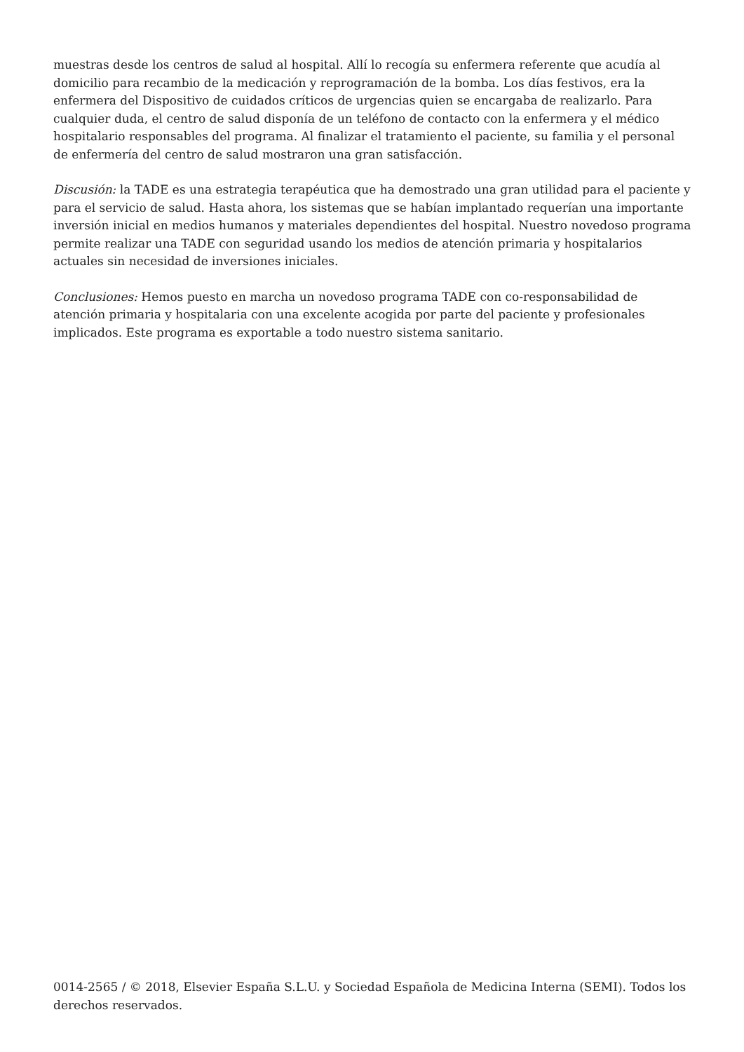muestras desde los centros de salud al hospital. Allí lo recogía su enfermera referente que acudía al domicilio para recambio de la medicación y reprogramación de la bomba. Los días festivos, era la enfermera del Dispositivo de cuidados críticos de urgencias quien se encargaba de realizarlo. Para cualquier duda, el centro de salud disponía de un teléfono de contacto con la enfermera y el médico hospitalario responsables del programa. Al finalizar el tratamiento el paciente, su familia y el personal de enfermería del centro de salud mostraron una gran satisfacción.
Discusión: la TADE es una estrategia terapéutica que ha demostrado una gran utilidad para el paciente y para el servicio de salud. Hasta ahora, los sistemas que se habían implantado requerían una importante inversión inicial en medios humanos y materiales dependientes del hospital. Nuestro novedoso programa permite realizar una TADE con seguridad usando los medios de atención primaria y hospitalarios actuales sin necesidad de inversiones iniciales.
Conclusiones: Hemos puesto en marcha un novedoso programa TADE con co-responsabilidad de atención primaria y hospitalaria con una excelente acogida por parte del paciente y profesionales implicados. Este programa es exportable a todo nuestro sistema sanitario.
0014-2565 / © 2018, Elsevier España S.L.U. y Sociedad Española de Medicina Interna (SEMI). Todos los derechos reservados.